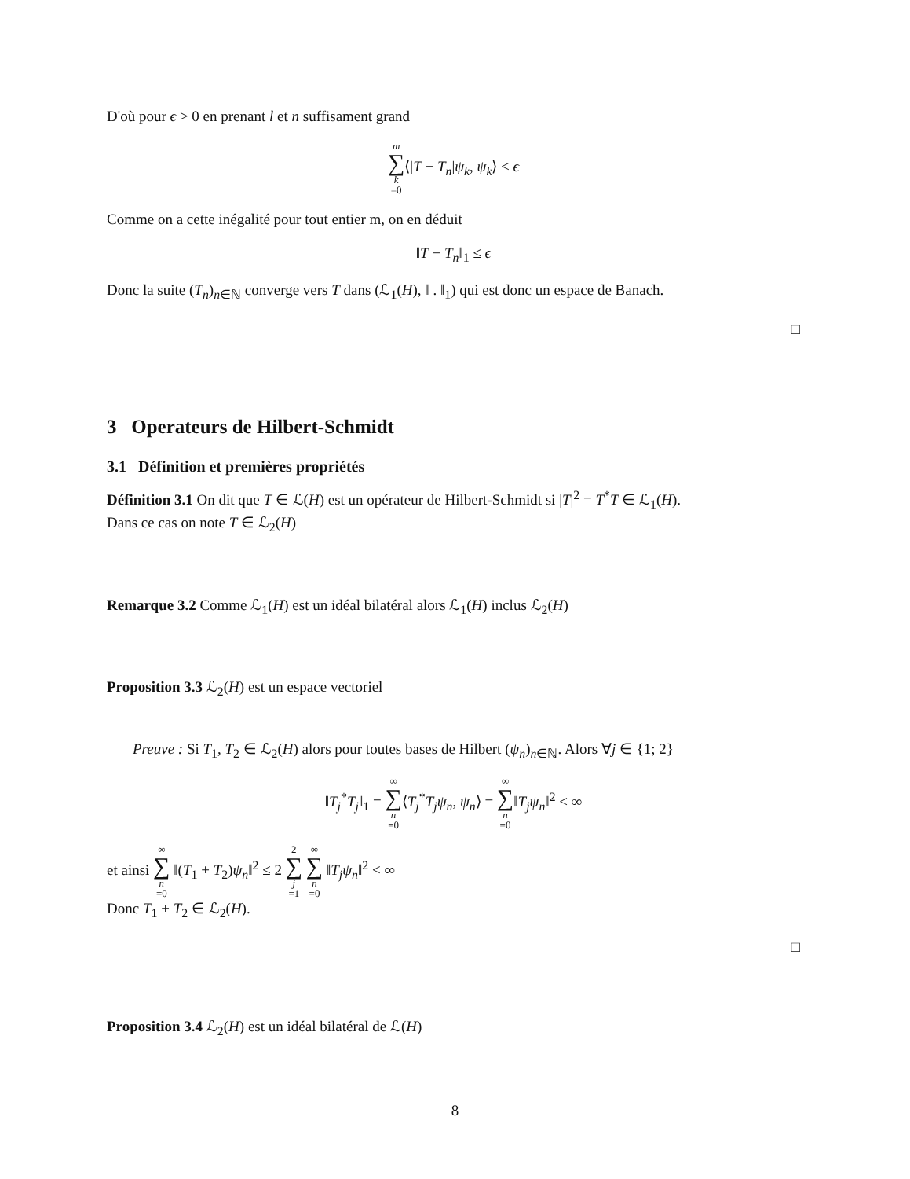D'où pour ϵ > 0 en prenant l et n suffisament grand
m ∑ k =0⟨|T − T<sub>n</sub>|ψ<sub>k</sub>, ψ<sub>k</sub>⟩ ≤ ϵ
Comme on a cette inégalité pour tout entier m, on en déduit
‖T − T<sub>n</sub>‖<sub>1</sub> ≤ ϵ
Donc la suite (T<sub>n</sub>)<sub>n∈ℕ</sub> converge vers T dans (ℒ<sub>1</sub>(H), ‖ . ‖<sub>1</sub>) qui est donc un espace de Banach.
□
3 Operateurs de Hilbert-Schmidt
3.1 Définition et premières propriétés
Définition 3.1 On dit que T ∈ ℒ(H) est un opérateur de Hilbert-Schmidt si |T|<sup>2</sup> = T<sup>*</sup>T ∈ ℒ<sub>1</sub>(H).
Dans ce cas on note T ∈ ℒ<sub>2</sub>(H)
Remarque 3.2 Comme ℒ<sub>1</sub>(H) est un idéal bilatéral alors ℒ<sub>1</sub>(H) inclus ℒ<sub>2</sub>(H)
Proposition 3.3 ℒ<sub>2</sub>(H) est un espace vectoriel
Preuve : Si T<sub>1</sub>, T<sub>2</sub> ∈ ℒ<sub>2</sub>(H) alors pour toutes bases de Hilbert (ψ<sub>n</sub>)<sub>n∈ℕ</sub>. Alors ∀j ∈ {1; 2}
‖T<sub>j</sub><sup>*</sup>T<sub>j</sub>‖<sub>1</sub> = ∞ ∑ n =0⟨T<sub>j</sub><sup>*</sup>T<sub>j</sub>ψ<sub>n</sub>, ψ<sub>n</sub>⟩ = ∞ ∑ n =0‖T<sub>j</sub>ψ<sub>n</sub>‖<sup>2</sup> < ∞
et ainsi ∞ ∑ n =0 ‖(T<sub>1</sub> + T<sub>2</sub>)ψ<sub>n</sub>‖<sup>2</sup> ≤ 2 2 ∑ j =1 ∞ ∑ n =0 ‖T<sub>j</sub>ψ<sub>n</sub>‖<sup>2</sup> < ∞
Donc T<sub>1</sub> + T<sub>2</sub> ∈ ℒ<sub>2</sub>(H).
□
Proposition 3.4 ℒ<sub>2</sub>(H) est un idéal bilatéral de ℒ(H)
8